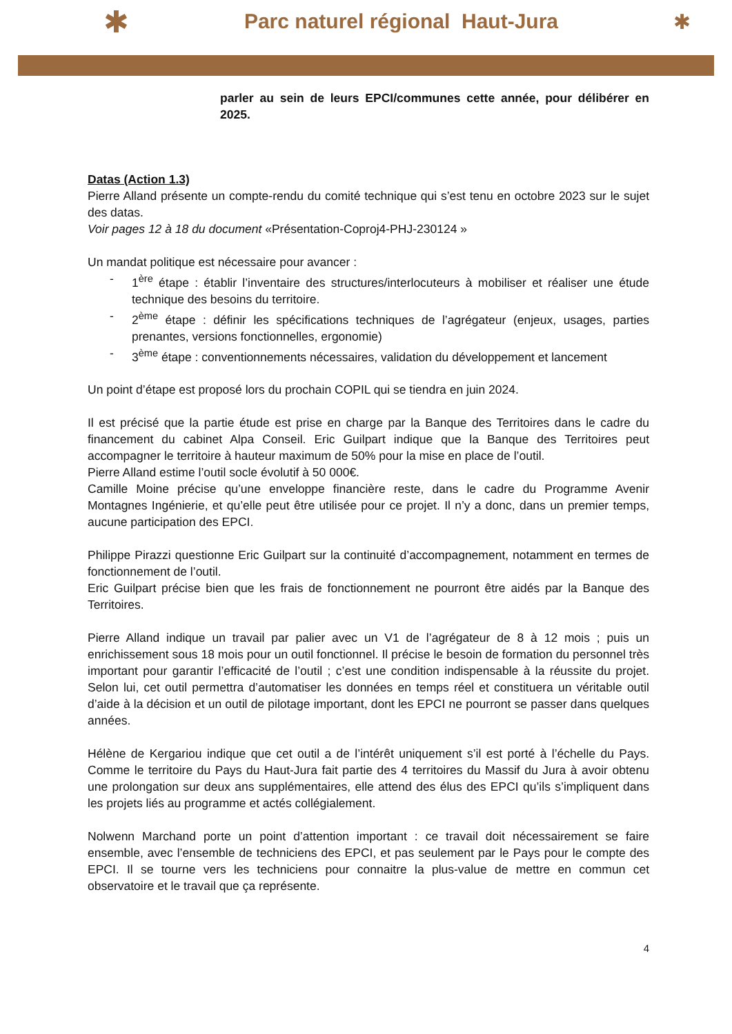✱ Parc naturel régional Haut-Jura ✱
parler au sein de leurs EPCI/communes cette année, pour délibérer en 2025.
Datas (Action 1.3)
Pierre Alland présente un compte-rendu du comité technique qui s’est tenu en octobre 2023 sur le sujet des datas.
Voir pages 12 à 18 du document «Présentation-Coproj4-PHJ-230124 »
Un mandat politique est nécessaire pour avancer :
- 1<sup>ère</sup> étape : établir l’inventaire des structures/interlocuteurs à mobiliser et réaliser une étude technique des besoins du territoire.
- 2<sup>ème</sup> étape : définir les spécifications techniques de l’agrégateur (enjeux, usages, parties prenantes, versions fonctionnelles, ergonomie)
- 3<sup>ème</sup> étape : conventionnements nécessaires, validation du développement et lancement
Un point d’étape est proposé lors du prochain COPIL qui se tiendra en juin 2024.
Il est précisé que la partie étude est prise en charge par la Banque des Territoires dans le cadre du financement du cabinet Alpa Conseil. Eric Guilpart indique que la Banque des Territoires peut accompagner le territoire à hauteur maximum de 50% pour la mise en place de l’outil.
Pierre Alland estime l’outil socle évolutif à 50 000€.
Camille Moine précise qu’une enveloppe financière reste, dans le cadre du Programme Avenir Montagnes Ingénierie, et qu’elle peut être utilisée pour ce projet. Il n’y a donc, dans un premier temps, aucune participation des EPCI.
Philippe Pirazzi questionne Eric Guilpart sur la continuité d’accompagnement, notamment en termes de fonctionnement de l’outil.
Eric Guilpart précise bien que les frais de fonctionnement ne pourront être aidés par la Banque des Territoires.
Pierre Alland indique un travail par palier avec un V1 de l’agrégateur de 8 à 12 mois ; puis un enrichissement sous 18 mois pour un outil fonctionnel. Il précise le besoin de formation du personnel très important pour garantir l’efficacité de l’outil ; c’est une condition indispensable à la réussite du projet. Selon lui, cet outil permettra d’automatiser les données en temps réel et constituera un véritable outil d’aide à la décision et un outil de pilotage important, dont les EPCI ne pourront se passer dans quelques années.
Hélène de Kergariou indique que cet outil a de l’intérêt uniquement s’il est porté à l’échelle du Pays. Comme le territoire du Pays du Haut-Jura fait partie des 4 territoires du Massif du Jura à avoir obtenu une prolongation sur deux ans supplémentaires, elle attend des élus des EPCI qu’ils s’impliquent dans les projets liés au programme et actés collégialement.
Nolwenn Marchand porte un point d’attention important : ce travail doit nécessairement se faire ensemble, avec l’ensemble de techniciens des EPCI, et pas seulement par le Pays pour le compte des EPCI. Il se tourne vers les techniciens pour connaitre la plus-value de mettre en commun cet observatoire et le travail que ça représente.
4